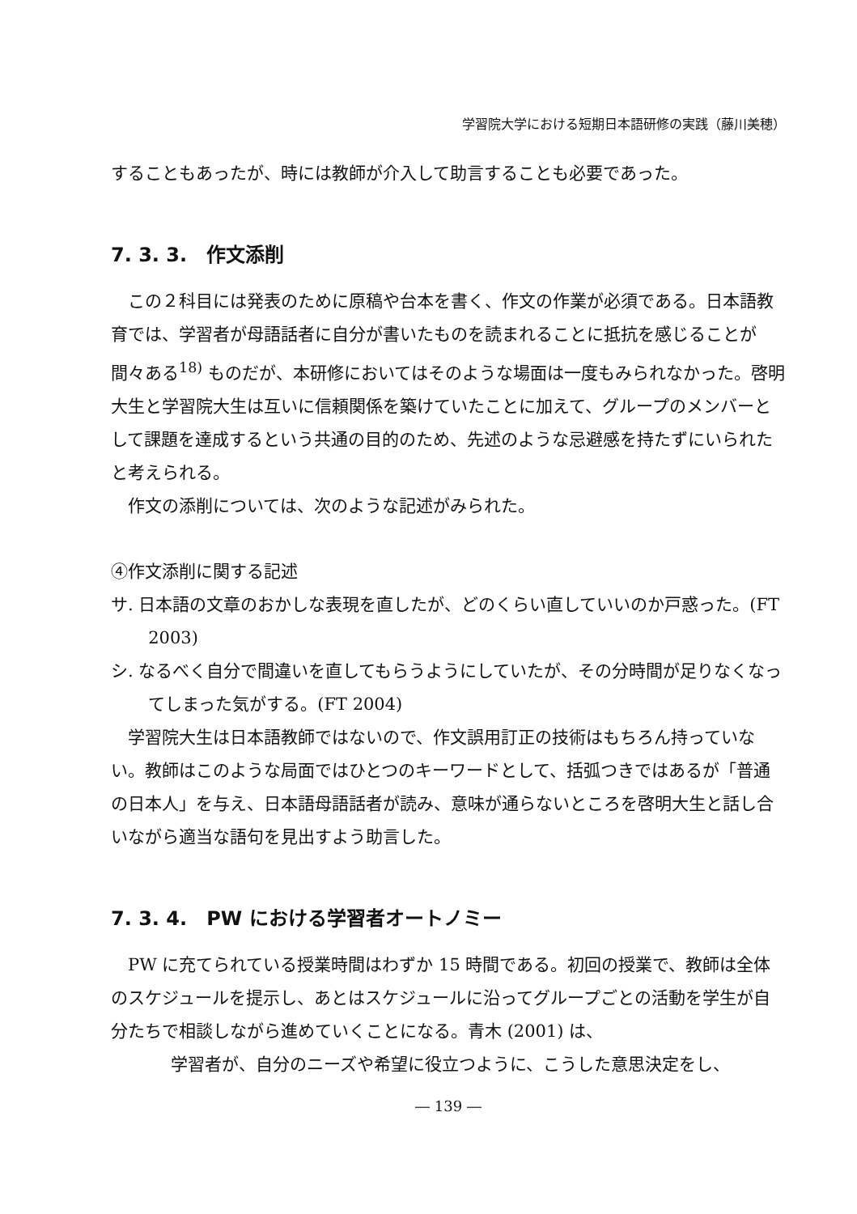学習院大学における短期日本語研修の実践（藤川美穂）
することもあったが、時には教師が介入して助言することも必要であった。
7. 3. 3.　作文添削
この２科目には発表のために原稿や台本を書く、作文の作業が必須である。日本語教育では、学習者が母語話者に自分が書いたものを読まれることに抵抗を感じることが間々ある<sup>18)</sup> ものだが、本研修においてはそのような場面は一度もみられなかった。啓明大生と学習院大生は互いに信頼関係を築けていたことに加えて、グループのメンバーとして課題を達成するという共通の目的のため、先述のような忌避感を持たずにいられたと考えられる。
作文の添削については、次のような記述がみられた。
④作文添削に関する記述
サ. 日本語の文章のおかしな表現を直したが、どのくらい直していいのか戸惑った。(FT 2003)
シ. なるべく自分で間違いを直してもらうようにしていたが、その分時間が足りなくなってしまった気がする。(FT 2004)
学習院大生は日本語教師ではないので、作文誤用訂正の技術はもちろん持っていない。教師はこのような局面ではひとつのキーワードとして、括弧つきではあるが「普通の日本人」を与え、日本語母語話者が読み、意味が通らないところを啓明大生と話し合いながら適当な語句を見出すよう助言した。
7. 3. 4.　PW における学習者オートノミー
PW に充てられている授業時間はわずか 15 時間である。初回の授業で、教師は全体のスケジュールを提示し、あとはスケジュールに沿ってグループごとの活動を学生が自分たちで相談しながら進めていくことになる。青木 (2001) は、
学習者が、自分のニーズや希望に役立つように、こうした意思決定をし、
― 139 ―